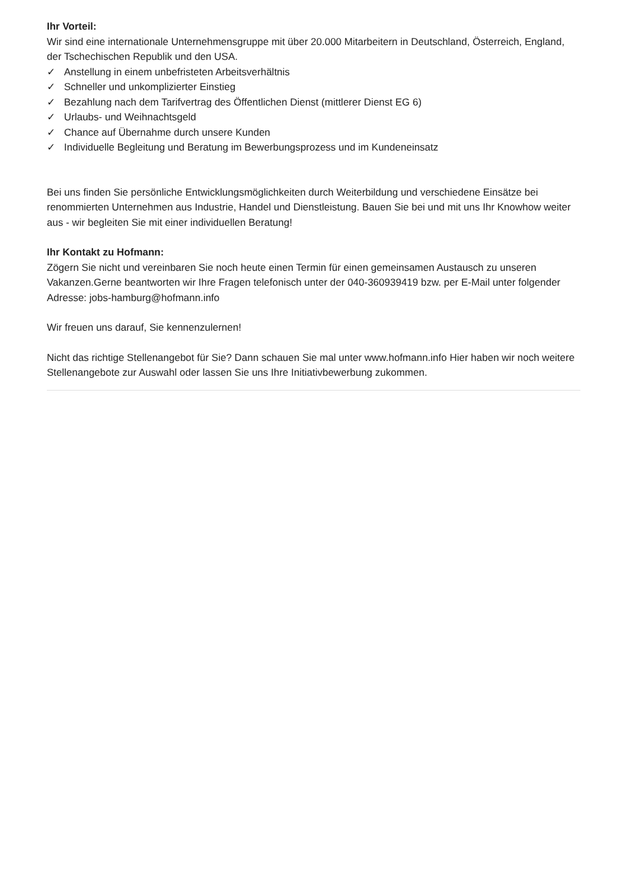Ihr Vorteil:
Wir sind eine internationale Unternehmensgruppe mit über 20.000 Mitarbeitern in Deutschland, Österreich, England, der Tschechischen Republik und den USA.
✓ Anstellung in einem unbefristeten Arbeitsverhältnis
✓ Schneller und unkomplizierter Einstieg
✓ Bezahlung nach dem Tarifvertrag des Öffentlichen Dienst (mittlerer Dienst EG 6)
✓ Urlaubs- und Weihnachtsgeld
✓ Chance auf Übernahme durch unsere Kunden
✓ Individuelle Begleitung und Beratung im Bewerbungsprozess und im Kundeneinsatz
Bei uns finden Sie persönliche Entwicklungsmöglichkeiten durch Weiterbildung und verschiedene Einsätze bei renommierten Unternehmen aus Industrie, Handel und Dienstleistung. Bauen Sie bei und mit uns Ihr Knowhow weiter aus - wir begleiten Sie mit einer individuellen Beratung!
Ihr Kontakt zu Hofmann:
Zögern Sie nicht und vereinbaren Sie noch heute einen Termin für einen gemeinsamen Austausch zu unseren Vakanzen.Gerne beantworten wir Ihre Fragen telefonisch unter der 040-360939419 bzw. per E-Mail unter folgender Adresse: jobs-hamburg@hofmann.info
Wir freuen uns darauf, Sie kennenzulernen!
Nicht das richtige Stellenangebot für Sie? Dann schauen Sie mal unter www.hofmann.info Hier haben wir noch weitere Stellenangebote zur Auswahl oder lassen Sie uns Ihre Initiativbewerbung zukommen.